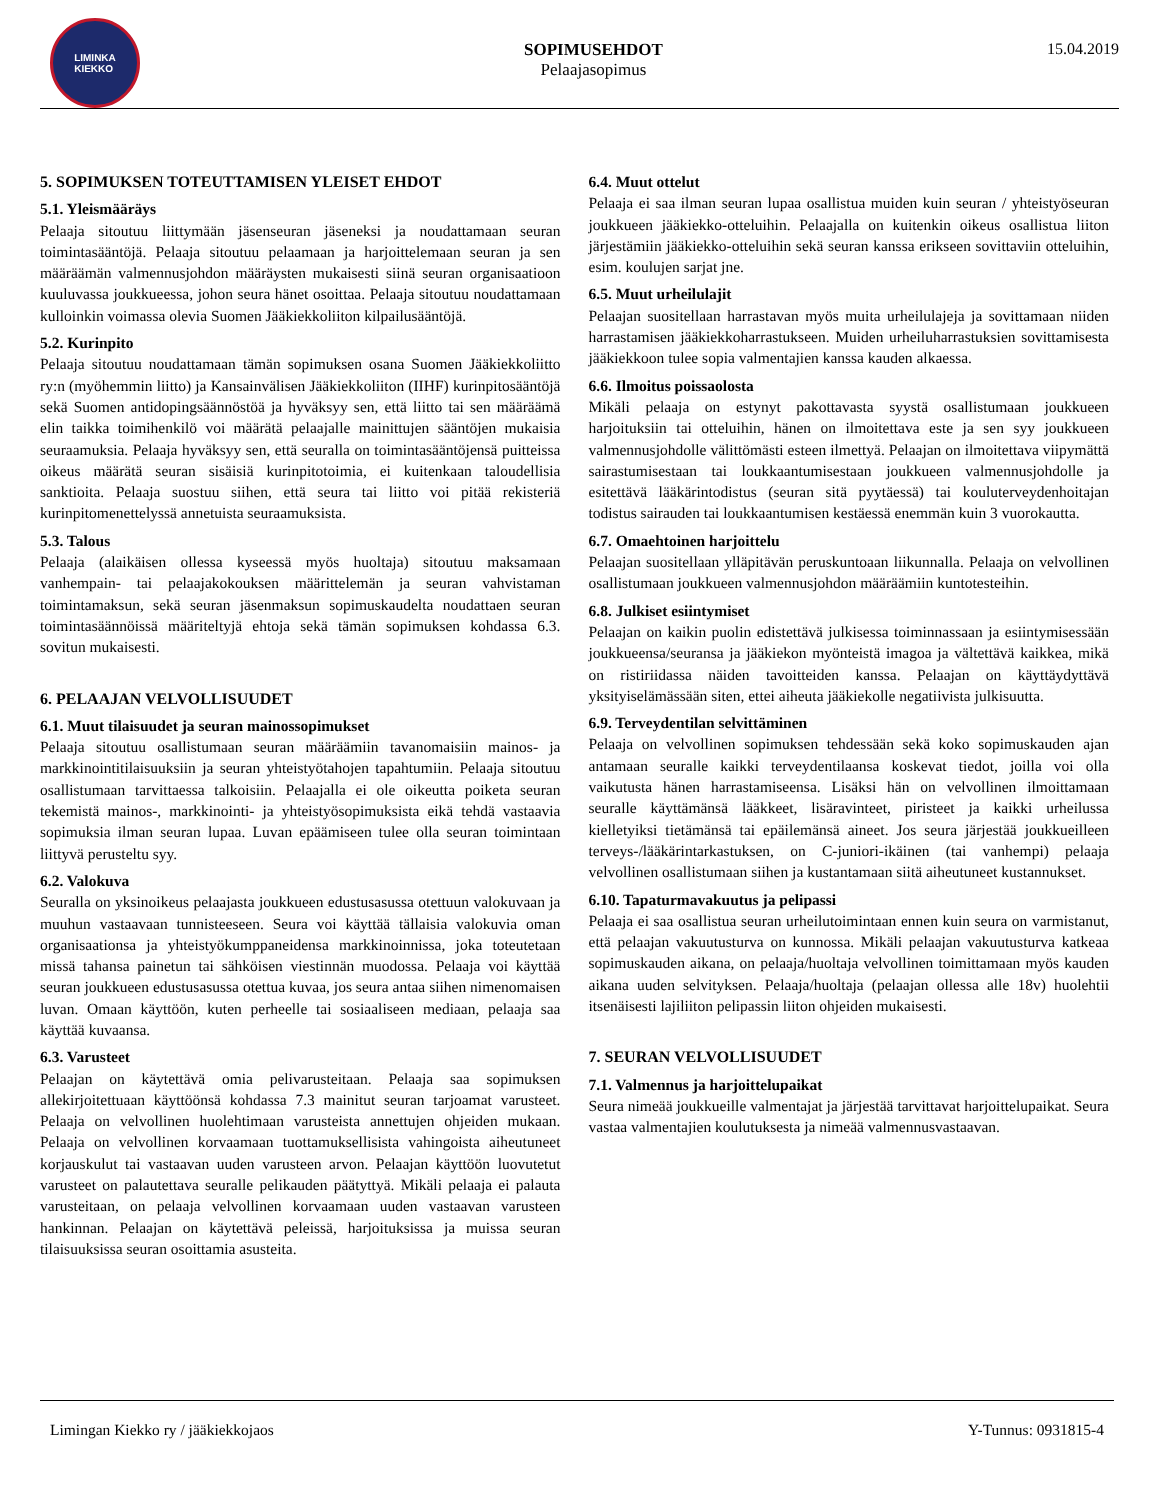LIMINKA
KIEKKO
SOPIMUSEHDOT
Pelaajasopimus
15.04.2019
5. SOPIMUKSEN TOTEUTTAMISEN YLEISET EHDOT
5.1. Yleismääräys
Pelaaja sitoutuu liittymään jäsenseuran jäseneksi ja noudattamaan seuran toimintasääntöjä. Pelaaja sitoutuu pelaamaan ja harjoittelemaan seuran ja sen määräämän valmennusjohdon määräysten mukaisesti siinä seuran organisaatioon kuuluvassa joukkueessa, johon seura hänet osoittaa. Pelaaja sitoutuu noudattamaan kulloinkin voimassa olevia Suomen Jääkiekkoliiton kilpailusääntöjä.
5.2. Kurinpito
Pelaaja sitoutuu noudattamaan tämän sopimuksen osana Suomen Jääkiekkoliitto ry:n (myöhemmin liitto) ja Kansainvälisen Jääkiekkoliiton (IIHF) kurinpitosääntöjä sekä Suomen antidopingsäännöstöä ja hyväksyy sen, että liitto tai sen määräämä elin taikka toimihenkilö voi määrätä pelaajalle mainittujen sääntöjen mukaisia seuraamuksia. Pelaaja hyväksyy sen, että seuralla on toimintasääntöjensä puitteissa oikeus määrätä seuran sisäisiä kurinpitotoimia, ei kuitenkaan taloudellisia sanktioita. Pelaaja suostuu siihen, että seura tai liitto voi pitää rekisteriä kurinpitomenettelyssä annetuista seuraamuksista.
5.3. Talous
Pelaaja (alaikäisen ollessa kyseessä myös huoltaja) sitoutuu maksamaan vanhempain- tai pelaajakokouksen määrittelemän ja seuran vahvistaman toimintamaksun, sekä seuran jäsenmaksun sopimuskaudelta noudattaen seuran toimintasäännöissä määriteltyjä ehtoja sekä tämän sopimuksen kohdassa 6.3. sovitun mukaisesti.
6. PELAAJAN VELVOLLISUUDET
6.1. Muut tilaisuudet ja seuran mainossopimukset
Pelaaja sitoutuu osallistumaan seuran määräämiin tavanomaisiin mainos- ja markkinointitilaisuuksiin ja seuran yhteistyötahojen tapahtumiin. Pelaaja sitoutuu osallistumaan tarvittaessa talkoisiin. Pelaajalla ei ole oikeutta poiketa seuran tekemistä mainos-, markkinointi- ja yhteistyösopimuksista eikä tehdä vastaavia sopimuksia ilman seuran lupaa. Luvan epäämiseen tulee olla seuran toimintaan liittyvä perusteltu syy.
6.2. Valokuva
Seuralla on yksinoikeus pelaajasta joukkueen edustusasussa otettuun valokuvaan ja muuhun vastaavaan tunnisteeseen. Seura voi käyttää tällaisia valokuvia oman organisaationsa ja yhteistyökumppaneidensa markkinoinnissa, joka toteutetaan missä tahansa painetun tai sähköisen viestinnän muodossa. Pelaaja voi käyttää seuran joukkueen edustusasussa otettua kuvaa, jos seura antaa siihen nimenomaisen luvan. Omaan käyttöön, kuten perheelle tai sosiaaliseen mediaan, pelaaja saa käyttää kuvaansa.
6.3. Varusteet
Pelaajan on käytettävä omia pelivarusteitaan. Pelaaja saa sopimuksen allekirjoitettuaan käyttöönsä kohdassa 7.3 mainitut seuran tarjoamat varusteet. Pelaaja on velvollinen huolehtimaan varusteista annettujen ohjeiden mukaan. Pelaaja on velvollinen korvaamaan tuottamuksellisista vahingoista aiheutuneet korjauskulut tai vastaavan uuden varusteen arvon. Pelaajan käyttöön luovutetut varusteet on palautettava seuralle pelikauden päätyttyä. Mikäli pelaaja ei palauta varusteitaan, on pelaaja velvollinen korvaamaan uuden vastaavan varusteen hankinnan. Pelaajan on käytettävä peleissä, harjoituksissa ja muissa seuran tilaisuuksissa seuran osoittamia asusteita.
6.4. Muut ottelut
Pelaaja ei saa ilman seuran lupaa osallistua muiden kuin seuran / yhteistyöseuran joukkueen jääkiekko-otteluihin. Pelaajalla on kuitenkin oikeus osallistua liiton järjestämiin jääkiekko-otteluihin sekä seuran kanssa erikseen sovittaviin otteluihin, esim. koulujen sarjat jne.
6.5. Muut urheilulajit
Pelaajan suositellaan harrastavan myös muita urheilulajeja ja sovittamaan niiden harrastamisen jääkiekkoharrastukseen. Muiden urheiluharrastuksien sovittamisesta jääkiekkoon tulee sopia valmentajien kanssa kauden alkaessa.
6.6. Ilmoitus poissaolosta
Mikäli pelaaja on estynyt pakottavasta syystä osallistumaan joukkueen harjoituksiin tai otteluihin, hänen on ilmoitettava este ja sen syy joukkueen valmennusjohdolle välittömästi esteen ilmettyä. Pelaajan on ilmoitettava viipymättä sairastumisestaan tai loukkaantumisestaan joukkueen valmennusjohdolle ja esitettävä lääkärintodistus (seuran sitä pyytäessä) tai kouluterveydenhoitajan todistus sairauden tai loukkaantumisen kestäessä enemmän kuin 3 vuorokautta.
6.7. Omaehtoinen harjoittelu
Pelaajan suositellaan ylläpitävän peruskuntoaan liikunnalla. Pelaaja on velvollinen osallistumaan joukkueen valmennusjohdon määräämiin kuntotesteihin.
6.8. Julkiset esiintymiset
Pelaajan on kaikin puolin edistettävä julkisessa toiminnassaan ja esiintymisessään joukkueensa/seuransa ja jääkiekon myönteistä imagoa ja vältettävä kaikkea, mikä on ristiriidassa näiden tavoitteiden kanssa. Pelaajan on käyttäydyttävä yksityiselämässään siten, ettei aiheuta jääkiekolle negatiivista julkisuutta.
6.9. Terveydentilan selvittäminen
Pelaaja on velvollinen sopimuksen tehdessään sekä koko sopimuskauden ajan antamaan seuralle kaikki terveydentilaansa koskevat tiedot, joilla voi olla vaikutusta hänen harrastamiseensa. Lisäksi hän on velvollinen ilmoittamaan seuralle käyttämänsä lääkkeet, lisäravinteet, piristeet ja kaikki urheilussa kielletyiksi tietämänsä tai epäilemänsä aineet. Jos seura järjestää joukkueilleen terveys-/lääkärintarkastuksen, on C-juniori-ikäinen (tai vanhempi) pelaaja velvollinen osallistumaan siihen ja kustantamaan siitä aiheutuneet kustannukset.
6.10. Tapaturmavakuutus ja pelipassi
Pelaaja ei saa osallistua seuran urheilutoimintaan ennen kuin seura on varmistanut, että pelaajan vakuutusturva on kunnossa. Mikäli pelaajan vakuutusturva katkeaa sopimuskauden aikana, on pelaaja/huoltaja velvollinen toimittamaan myös kauden aikana uuden selvityksen. Pelaaja/huoltaja (pelaajan ollessa alle 18v) huolehtii itsenäisesti lajiliiton pelipassin liiton ohjeiden mukaisesti.
7. SEURAN VELVOLLISUUDET
7.1. Valmennus ja harjoittelupaikat
Seura nimeää joukkueille valmentajat ja järjestää tarvittavat harjoittelupaikat. Seura vastaa valmentajien koulutuksesta ja nimeää valmennusvastaavan.
Limingan Kiekko ry / jääkiekkojaos Y-Tunnus: 0931815-4